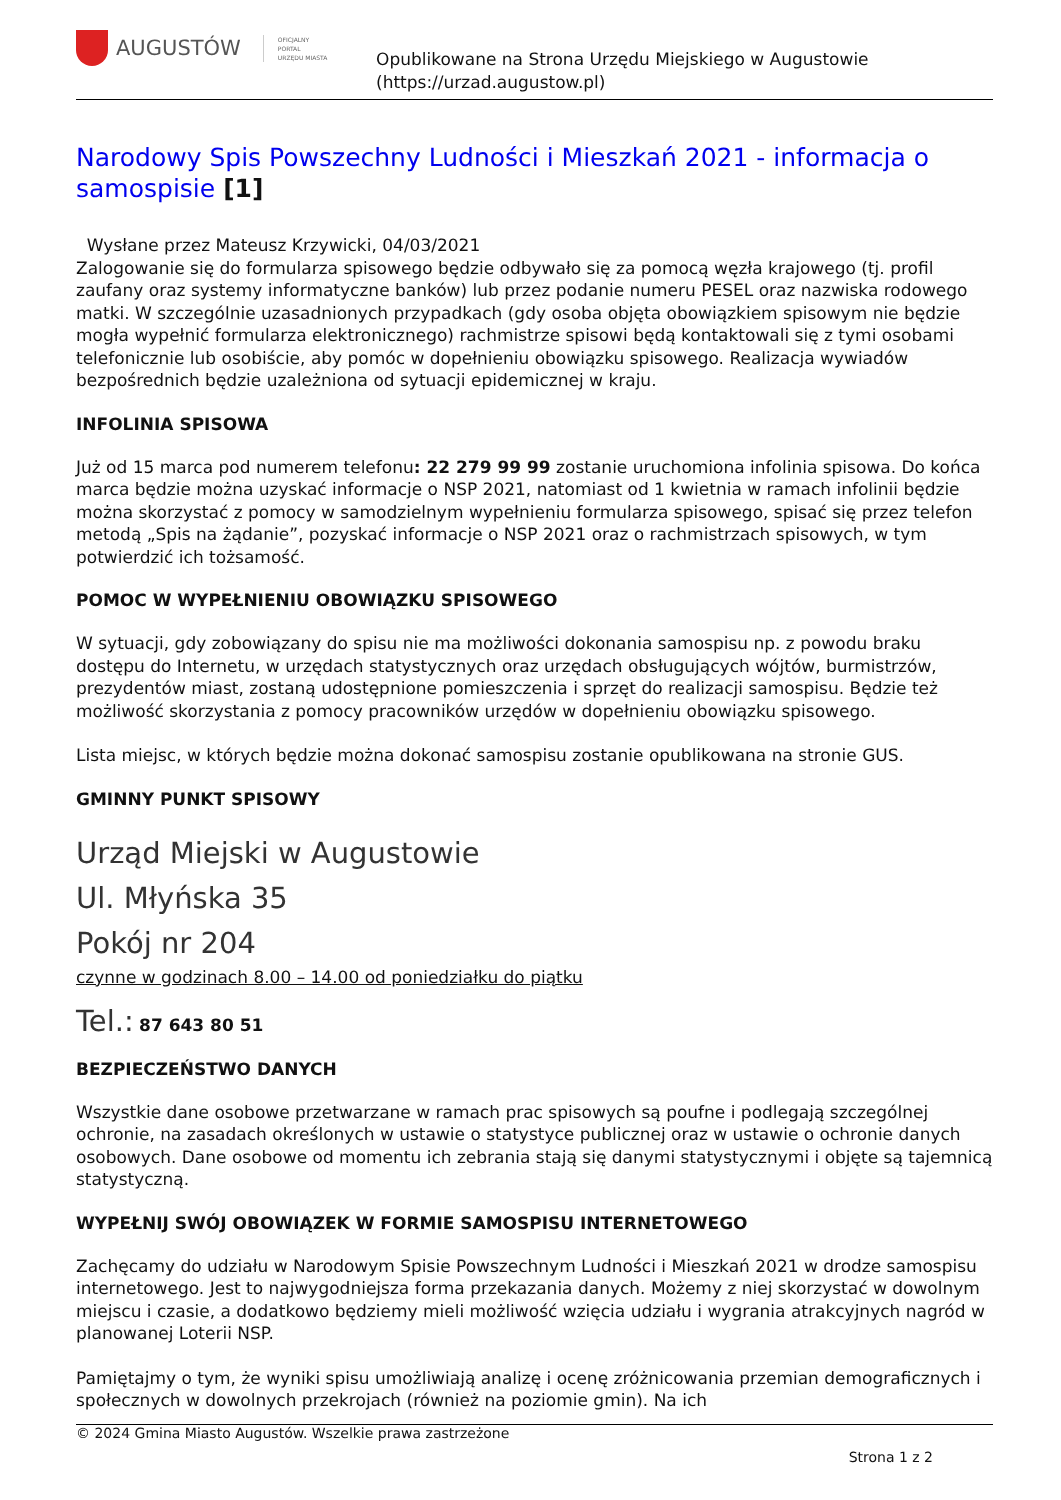AUGUSTÓW OFICJALNY
PORTAL
URZĘDU MIASTA
Opublikowane na Strona Urzędu Miejskiego w Augustowie
(https://urzad.augustow.pl)
Narodowy Spis Powszechny Ludności i Mieszkań 2021 - informacja o samospisie [1]
Wysłane przez Mateusz Krzywicki, 04/03/2021
Zalogowanie się do formularza spisowego będzie odbywało się za pomocą węzła krajowego (tj. profil zaufany oraz systemy informatyczne banków) lub przez podanie numeru PESEL oraz nazwiska rodowego matki. W szczególnie uzasadnionych przypadkach (gdy osoba objęta obowiązkiem spisowym nie będzie mogła wypełnić formularza elektronicznego) rachmistrze spisowi będą kontaktowali się z tymi osobami telefonicznie lub osobiście, aby pomóc w dopełnieniu obowiązku spisowego. Realizacja wywiadów bezpośrednich będzie uzależniona od sytuacji epidemicznej w kraju.
INFOLINIA SPISOWA
Już od 15 marca pod numerem telefonu: 22 279 99 99 zostanie uruchomiona infolinia spisowa. Do końca marca będzie można uzyskać informacje o NSP 2021, natomiast od 1 kwietnia w ramach infolinii będzie można skorzystać z pomocy w samodzielnym wypełnieniu formularza spisowego, spisać się przez telefon metodą „Spis na żądanie”, pozyskać informacje o NSP 2021 oraz o rachmistrzach spisowych, w tym potwierdzić ich tożsamość.
POMOC W WYPEŁNIENIU OBOWIĄZKU SPISOWEGO
W sytuacji, gdy zobowiązany do spisu nie ma możliwości dokonania samospisu np. z powodu braku dostępu do Internetu, w urzędach statystycznych oraz urzędach obsługujących wójtów, burmistrzów, prezydentów miast, zostaną udostępnione pomieszczenia i sprzęt do realizacji samospisu. Będzie też możliwość skorzystania z pomocy pracowników urzędów w dopełnieniu obowiązku spisowego.
Lista miejsc, w których będzie można dokonać samospisu zostanie opublikowana na stronie GUS.
GMINNY PUNKT SPISOWY
Urząd Miejski w Augustowie
Ul. Młyńska 35
Pokój nr 204
czynne w godzinach 8.00 – 14.00 od poniedziałku do piątku
Tel.: 87 643 80 51
BEZPIECZEŃSTWO DANYCH
Wszystkie dane osobowe przetwarzane w ramach prac spisowych są poufne i podlegają szczególnej ochronie, na zasadach określonych w ustawie o statystyce publicznej oraz w ustawie o ochronie danych osobowych. Dane osobowe od momentu ich zebrania stają się danymi statystycznymi i objęte są tajemnicą statystyczną.
WYPEŁNIJ SWÓJ OBOWIĄZEK W FORMIE SAMOSPISU INTERNETOWEGO
Zachęcamy do udziału w Narodowym Spisie Powszechnym Ludności i Mieszkań 2021 w drodze samospisu internetowego. Jest to najwygodniejsza forma przekazania danych. Możemy z niej skorzystać w dowolnym miejscu i czasie, a dodatkowo będziemy mieli możliwość wzięcia udziału i wygrania atrakcyjnych nagród w planowanej Loterii NSP.
Pamiętajmy o tym, że wyniki spisu umożliwiają analizę i ocenę zróżnicowania przemian demograficznych i społecznych w dowolnych przekrojach (również na poziomie gmin). Na ich
© 2024 Gmina Miasto Augustów. Wszelkie prawa zastrzeżone
Strona 1 z 2